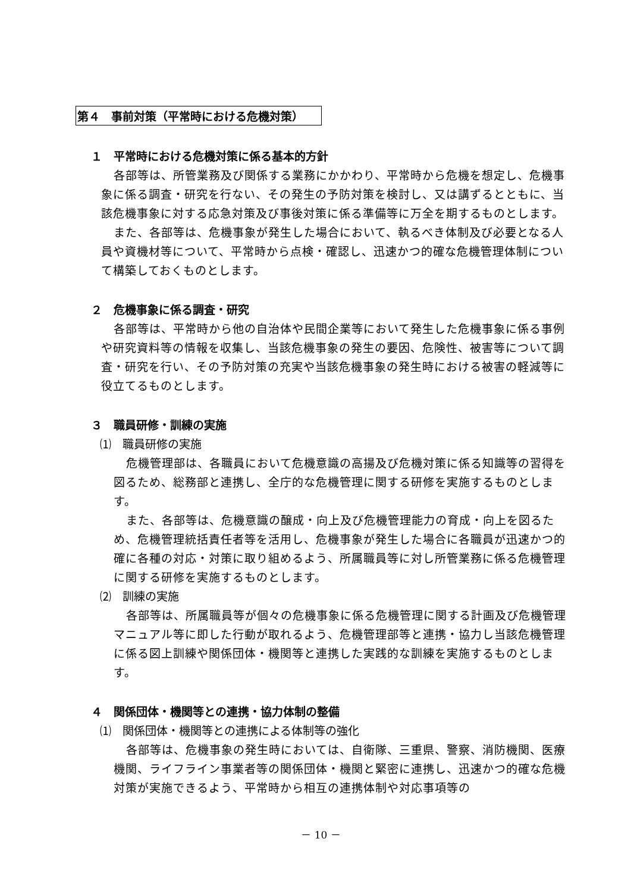第４　事前対策（平常時における危機対策）
１　平常時における危機対策に係る基本的方針
各部等は、所管業務及び関係する業務にかかわり、平常時から危機を想定し、危機事象に係る調査・研究を行ない、その発生の予防対策を検討し、又は講ずるとともに、当該危機事象に対する応急対策及び事後対策に係る準備等に万全を期するものとします。
また、各部等は、危機事象が発生した場合において、執るべき体制及び必要となる人員や資機材等について、平常時から点検・確認し、迅速かつ的確な危機管理体制について構築しておくものとします。
２　危機事象に係る調査・研究
各部等は、平常時から他の自治体や民間企業等において発生した危機事象に係る事例や研究資料等の情報を収集し、当該危機事象の発生の要因、危険性、被害等について調査・研究を行い、その予防対策の充実や当該危機事象の発生時における被害の軽減等に役立てるものとします。
３　職員研修・訓練の実施
⑴　職員研修の実施
危機管理部は、各職員において危機意識の高揚及び危機対策に係る知識等の習得を図るため、総務部と連携し、全庁的な危機管理に関する研修を実施するものとします。
また、各部等は、危機意識の醸成・向上及び危機管理能力の育成・向上を図るため、危機管理統括責任者等を活用し、危機事象が発生した場合に各職員が迅速かつ的確に各種の対応・対策に取り組めるよう、所属職員等に対し所管業務に係る危機管理に関する研修を実施するものとします。
⑵　訓練の実施
各部等は、所属職員等が個々の危機事象に係る危機管理に関する計画及び危機管理マニュアル等に即した行動が取れるよう、危機管理部等と連携・協力し当該危機管理に係る図上訓練や関係団体・機関等と連携した実践的な訓練を実施するものとします。
４　関係団体・機関等との連携・協力体制の整備
⑴　関係団体・機関等との連携による体制等の強化
各部等は、危機事象の発生時においては、自衛隊、三重県、警察、消防機関、医療機関、ライフライン事業者等の関係団体・機関と緊密に連携し、迅速かつ的確な危機対策が実施できるよう、平常時から相互の連携体制や対応事項等の
－ 10 －